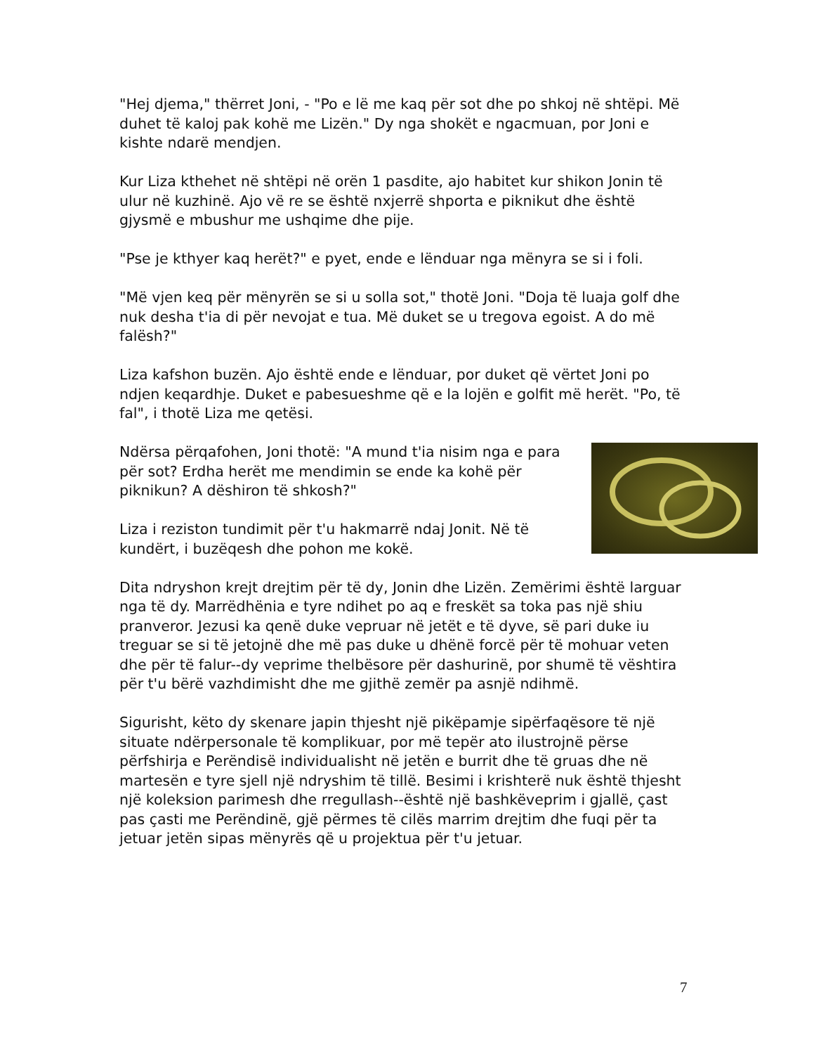"Hej djema," thërret Joni, - "Po e lë me kaq për sot dhe po shkoj në shtëpi. Më duhet të kaloj pak kohë me Lizën." Dy nga shokët e ngacmuan, por Joni e kishte ndarë mendjen.
Kur Liza kthehet në shtëpi në orën 1 pasdite, ajo habitet kur shikon Jonin të ulur në kuzhinë. Ajo vë re se është nxjerrë shporta e piknikut dhe është gjysmë e mbushur me ushqime dhe pije.
"Pse je kthyer kaq herët?" e pyet, ende e lënduar nga mënyra se si i foli.
"Më vjen keq për mënyrën se si u solla sot," thotë Joni. "Doja të luaja golf dhe nuk desha t'ia di për nevojat e tua. Më duket se u tregova egoist. A do më falësh?"
Liza kafshon buzën. Ajo është ende e lënduar, por duket që vërtet Joni po ndjen keqardhje. Duket e pabesueshme që e la lojën e golfit më herët. "Po, të fal", i thotë Liza me qetësi.
Ndërsa përqafohen, Joni thotë: "A mund t'ia nisim nga e para për sot? Erdha herët me mendimin se ende ka kohë për piknikun? A dëshiron të shkosh?"
Liza i reziston tundimit për t'u hakmarrë ndaj Jonit. Në të kundërt, i buzëqesh dhe pohon me kokë.
Dita ndryshon krejt drejtim për të dy, Jonin dhe Lizën. Zemërimi është larguar nga të dy. Marrëdhënia e tyre ndihet po aq e freskët sa toka pas një shiu pranveror. Jezusi ka qenë duke vepruar në jetët e të dyve, së pari duke iu treguar se si të jetojnë dhe më pas duke u dhënë forcë për të mohuar veten dhe për të falur--dy veprime thelbësore për dashurinë, por shumë të vështira për t'u bërë vazhdimisht dhe me gjithë zemër pa asnjë ndihmë.
Sigurisht, këto dy skenare japin thjesht një pikëpamje sipërfaqësore të një situate ndërpersonale të komplikuar, por më tepër ato ilustrojnë përse përfshirja e Perëndisë individualisht në jetën e burrit dhe të gruas dhe në martesën e tyre sjell një ndryshim të tillë. Besimi i krishterë nuk është thjesht një koleksion parimesh dhe rregullash--është një bashkëveprim i gjallë, çast pas çasti me Perëndinë, gjë përmes të cilës marrim drejtim dhe fuqi për ta jetuar jetën sipas mënyrës që u projektua për t'u jetuar.
7